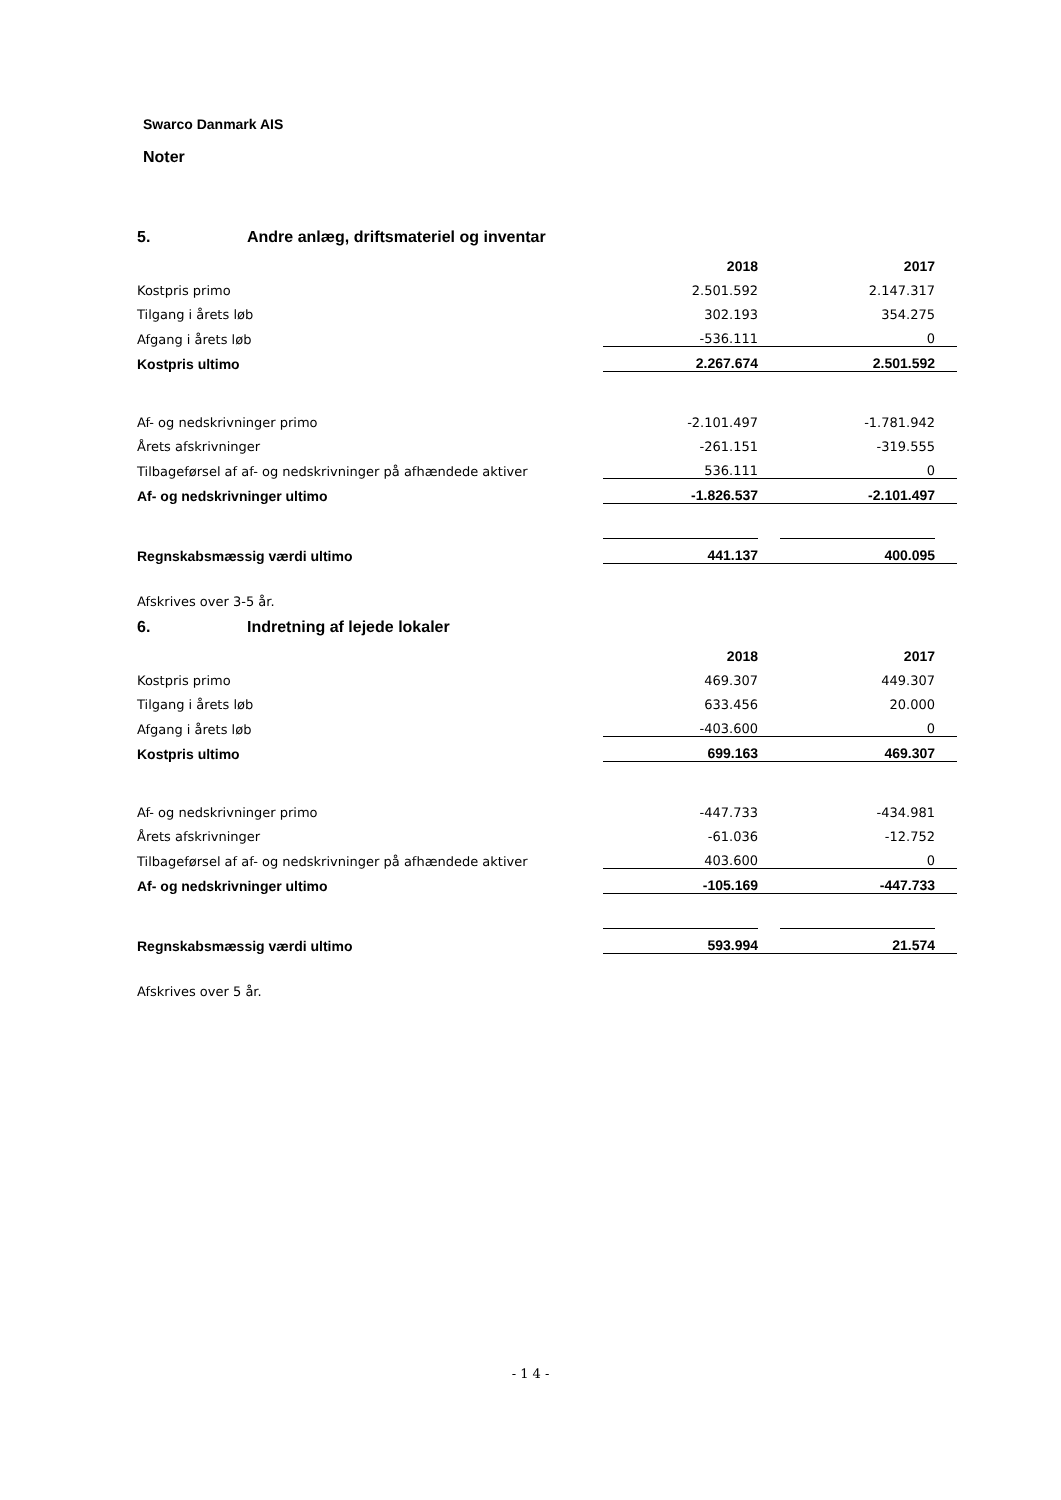Swarco Danmark AIS
Noter
5. Andre anlæg, driftsmateriel og inventar
| | 2018 | | 2017 | |
| Kostpris primo | 2.501.592 | | 2.147.317 | |
| Tilgang i årets løb | 302.193 | | 354.275 | |
| Afgang i årets løb | -536.111 | | 0 | |
| Kostpris ultimo | 2.267.674 | | 2.501.592 | |
| Af- og nedskrivninger primo | -2.101.497 | | -1.781.942 | |
| Årets afskrivninger | -261.151 | | -319.555 | |
| Tilbageførsel af af- og nedskrivninger på afhændede aktiver | 536.111 | | 0 | |
| Af- og nedskrivninger ultimo | -1.826.537 | | -2.101.497 | |
| Regnskabsmæssig værdi ultimo | 441.137 | | 400.095 | |
Afskrives over 3-5 år.
6. Indretning af lejede lokaler
| | 2018 | | 2017 | |
| Kostpris primo | 469.307 | | 449.307 | |
| Tilgang i årets løb | 633.456 | | 20.000 | |
| Afgang i årets løb | -403.600 | | 0 | |
| Kostpris ultimo | 699.163 | | 469.307 | |
| Af- og nedskrivninger primo | -447.733 | | -434.981 | |
| Årets afskrivninger | -61.036 | | -12.752 | |
| Tilbageførsel af af- og nedskrivninger på afhændede aktiver | 403.600 | | 0 | |
| Af- og nedskrivninger ultimo | -105.169 | | -447.733 | |
| Regnskabsmæssig værdi ultimo | 593.994 | | 21.574 | |
Afskrives over 5 år.
- 1 4 -